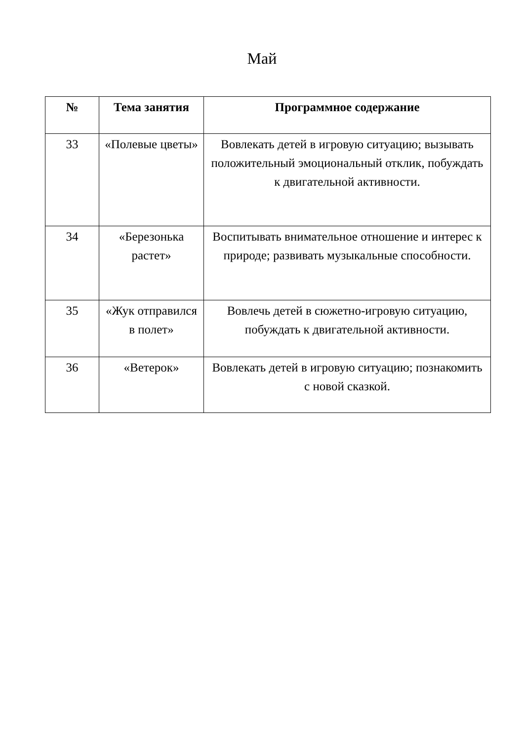Май
| № | Тема занятия | Программное содержание |
| --- | --- | --- |
| 33 | «Полевые цветы» | Вовлекать детей в игровую ситуацию; вызывать положительный эмоциональный отклик, побуждать к двигательной активности. |
| 34 | «Березонька растет» | Воспитывать внимательное отношение и интерес к природе; развивать музыкальные способности. |
| 35 | «Жук отправился в полет» | Вовлечь детей в сюжетно-игровую ситуацию, побуждать к двигательной активности. |
| 36 | «Ветерок» | Вовлекать детей в игровую ситуацию; познакомить с новой сказкой. |